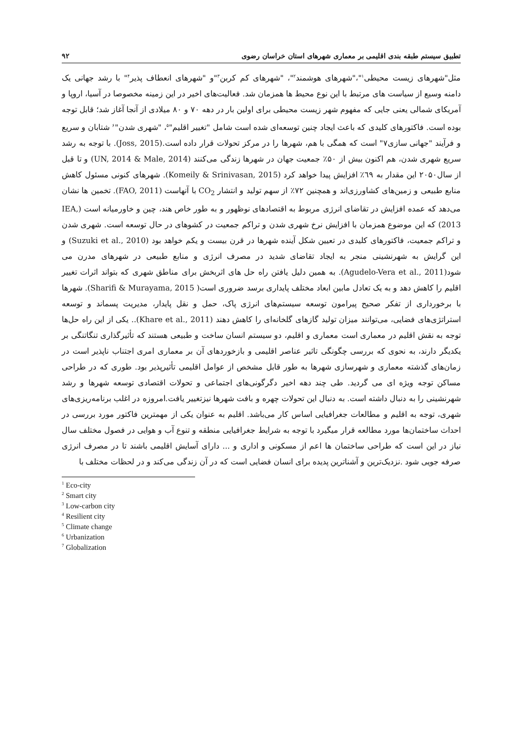تطبیق سیستم طبقه بندی اقلیمی بر معماری شهرهای استان خراسان رضوی ۹۲
مثل"شهرهای زیست محیطی<sup>۱</sup>"،"شهرهای هوشمند<sup>۲</sup>"، "شهرهای کم کربن<sup>۳</sup>"و "شهرهای انعطاف پذیر<sup>۴</sup>" با رشد جهانی یک دامنه وسیع از سیاست های مرتبط با این نوع محیط ها همزمان شد. فعالیت‌های اخیر در این زمینه مخصوصا در آسیا، اروپا و آمریکای شمالی یعنی جایی که مفهوم شهر زیست محیطی برای اولین بار در دهه ۷۰ و ۸۰ میلادی از آنجا آغاز شد؛ قابل توجه بوده است. فاکتورهای کلیدی که باعث ایجاد چنین توسعه‌ای شده است شامل "تغییر اقلیم"<sup>۵</sup>، "شهری شدن"<sup>۶</sup> شتابان و سریع و فرآیند "جهانی سازی۷" است که همگی با هم، شهرها را در مرکز تحولات قرار داده است.(Joss, 2015). با توجه به رشد سریع شهری شدن، هم اکنون بیش از ۵۰٪ جمعیت جهان در شهرها زندگی می‌کنند (UN, 2014 & Male, 2014) و تا قبل از سال۲۰۵۰ این مقدار به ٦۹٪ افزایش پیدا خواهد کرد (Komeily & Srinivasan, 2015). شهرهای کنونی مسئول کاهش منابع طبیعی و زمین‌های کشاورزی‌اند و همچنین ۷۲٪ از سهم تولید و انتشار CO<sub>2</sub> با آنهاست (FAO, 2011). تخمین ها نشان می‌دهد که عمده افزایش در تقاضای انرژی مربوط به اقتصادهای نوظهور و به طور خاص هند، چین و خاورمیانه است (IEA, 2013) که این موضوع همزمان با افزایش نرخ شهری شدن و تراکم جمعیت در کشوهای در حال توسعه است. شهری شدن و تراکم جمعیت، فاکتورهای کلیدی در تعیین شکل آینده شهرها در قرن بیست و یکم خواهد بود (Suzuki et al., 2010) و این گرایش به شهرنشینی منجر به ایجاد تقاضای شدید در مصرف انرژی و منابع طبیعی در شهرهای مدرن می شود(Agudelo-Vera et al., 2011). به همین دلیل یافتن راه حل های اثربخش برای مناطق شهری که بتواند اثرات تغییر اقلیم را کاهش دهد و به یک تعادل مابین ابعاد مختلف پایداری برسد ضروری است( Sharifi & Murayama, 2015). شهرها با برخورداری از تفکر صحیح پیرامون توسعه سیستم‌های انرژی پاک، حمل و نقل پایدار، مدیریت پسماند و توسعه استراتژی‌های فضایی، می‌توانند میزان تولید گازهای گلخانه‌ای را کاهش دهند (Khare et al., 2011).. یکی از این راه حل‌ها توجه به نقش اقلیم در معماری است معماری و اقلیم، دو سیستم انسان ساخت و طبیعی هستند که تأثیرگذاری تنگاتنگی بر یکدیگر دارند، به نحوی که بررسی چگونگی تاثیر عناصر اقلیمی و بازخوردهای آن بر معماری امری اجتناب ناپذیر است در زمان‌های گذشته معماری و شهرسازی شهرها به طور قابل مشخص از عوامل اقلیمی تأثیرپذیر بود. طوری که در طراحی مساکن توجه ویژه ای می گردید. طی چند دهه اخیر دگرگونی‌های اجتماعی و تحولات اقتصادی توسعه شهرها و رشد شهرنشینی را به دنبال داشته است. به دنبال این تحولات چهره و بافت شهرها نیزتغییر یافت.امروزه در اغلب برنامه‌ریزی‌های شهری، توجه به اقلیم و مطالعات جغرافیایی اساس کار می‌باشد. اقلیم به عنوان یکی از مهمترین فاکتور مورد بررسی در احداث ساختمان‌ها مورد مطالعه قرار میگیرد با توجه به شرایط جغرافیایی منطقه و تنوع آب و هوایی در فصول مختلف سال نیاز در این است که طراحی ساختمان ها اعم از مسکونی و اداری و ... دارای آسایش اقلیمی باشند تا در مصرف انرژی صرفه جویی شود .نزدیک‌ترین و آشناترین پدیده برای انسان فضایی است که در آن زندگی می‌کند و در لحظات مختلف با
<sup>1</sup> Eco-city
<sup>2</sup> Smart city
<sup>3</sup> Low-carbon city
<sup>4</sup> Resilient city
<sup>5</sup> Climate change
<sup>6</sup> Urbanization
<sup>7</sup> Globalization